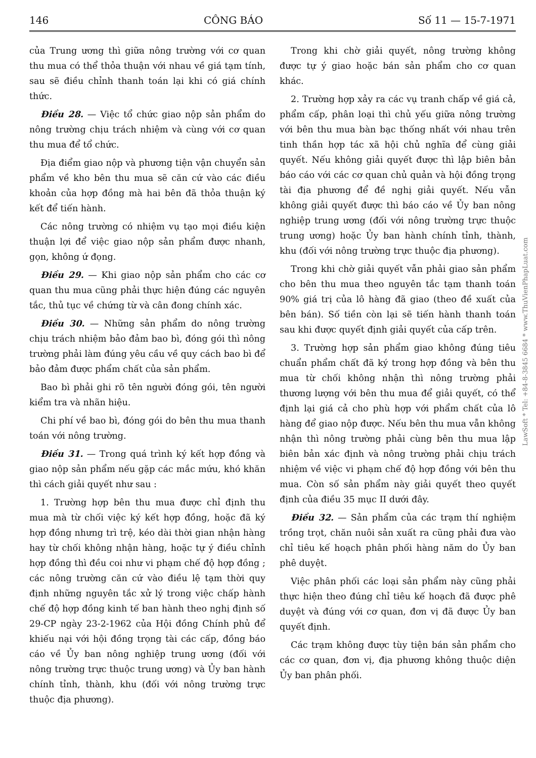146 CÔNG BÁO Số 11 — 15-7-1971
của Trung ương thì giữa nông trường với cơ quan thu mua có thể thỏa thuận với nhau về giá tạm tính, sau sẽ điều chỉnh thanh toán lại khi có giá chính thức.
Điều 28. — Việc tổ chức giao nộp sản phẩm do nông trường chịu trách nhiệm và cùng với cơ quan thu mua để tổ chức.
Địa điểm giao nộp và phương tiện vận chuyển sản phẩm về kho bên thu mua sẽ căn cứ vào các điều khoản của hợp đồng mà hai bên đã thỏa thuận ký kết để tiến hành.
Các nông trường có nhiệm vụ tạo mọi điều kiện thuận lợi để việc giao nộp sản phẩm được nhanh, gọn, không ứ đọng.
Điều 29. — Khi giao nộp sản phẩm cho các cơ quan thu mua cũng phải thực hiện đúng các nguyên tắc, thủ tục về chứng từ và cân đong chính xác.
Điều 30. — Những sản phẩm do nông trường chịu trách nhiệm bảo đảm bao bì, đóng gói thì nông trường phải làm đúng yêu cầu về quy cách bao bì để bảo đảm được phẩm chất của sản phẩm.
Bao bì phải ghi rõ tên người đóng gói, tên người kiểm tra và nhãn hiệu.
Chi phí về bao bì, đóng gói do bên thu mua thanh toán với nông trường.
Điều 31. — Trong quá trình ký kết hợp đồng và giao nộp sản phẩm nếu gặp các mắc mứu, khó khăn thì cách giải quyết như sau :
1. Trường hợp bên thu mua được chỉ định thu mua mà từ chối việc ký kết hợp đồng, hoặc đã ký hợp đồng nhưng trì trệ, kéo dài thời gian nhận hàng hay từ chối không nhận hàng, hoặc tự ý điều chỉnh hợp đồng thì đều coi như vi phạm chế độ hợp đồng ; các nông trường căn cứ vào điều lệ tạm thời quy định những nguyên tắc xử lý trong việc chấp hành chế độ hợp đồng kinh tế ban hành theo nghị định số 29-CP ngày 23-2-1962 của Hội đồng Chính phủ để khiếu nại với hội đồng trọng tài các cấp, đồng báo cáo về Ủy ban nông nghiệp trung ương (đối với nông trường trực thuộc trung ương) và Ủy ban hành chính tỉnh, thành, khu (đối với nông trường trực thuộc địa phương).
Trong khi chờ giải quyết, nông trường không được tự ý giao hoặc bán sản phẩm cho cơ quan khác.
2. Trường hợp xảy ra các vụ tranh chấp về giá cả, phẩm cấp, phân loại thì chủ yếu giữa nông trường với bên thu mua bàn bạc thống nhất với nhau trên tinh thần hợp tác xã hội chủ nghĩa để cùng giải quyết. Nếu không giải quyết được thì lập biên bản báo cáo với các cơ quan chủ quản và hội đồng trọng tài địa phương để đề nghị giải quyết. Nếu vẫn không giải quyết được thì báo cáo về Ủy ban nông nghiệp trung ương (đối với nông trường trực thuộc trung ương) hoặc Ủy ban hành chính tỉnh, thành, khu (đối với nông trường trực thuộc địa phương).
Trong khi chờ giải quyết vẫn phải giao sản phẩm cho bên thu mua theo nguyên tắc tạm thanh toán 90% giá trị của lô hàng đã giao (theo đề xuất của bên bán). Số tiền còn lại sẽ tiến hành thanh toán sau khi được quyết định giải quyết của cấp trên.
3. Trường hợp sản phẩm giao không đúng tiêu chuẩn phẩm chất đã ký trong hợp đồng và bên thu mua từ chối không nhận thì nông trường phải thương lượng với bên thu mua để giải quyết, có thể định lại giá cả cho phù hợp với phẩm chất của lô hàng để giao nộp được. Nếu bên thu mua vẫn không nhận thì nông trường phải cùng bên thu mua lập biên bản xác định và nông trường phải chịu trách nhiệm về việc vi phạm chế độ hợp đồng với bên thu mua. Còn số sản phẩm này giải quyết theo quyết định của điều 35 mục II dưới đây.
Điều 32. — Sản phẩm của các trạm thí nghiệm trồng trọt, chăn nuôi sản xuất ra cũng phải đưa vào chỉ tiêu kế hoạch phân phối hàng năm do Ủy ban phê duyệt.
Việc phân phối các loại sản phẩm này cũng phải thực hiện theo đúng chỉ tiêu kế hoạch đã được phê duyệt và đúng với cơ quan, đơn vị đã được Ủy ban quyết định.
Các trạm không được tùy tiện bán sản phẩm cho các cơ quan, đơn vị, địa phương không thuộc diện Ủy ban phân phối.
LawSoft * Tel: +84-8-3845 6684 * www.ThuVienPhapLuat.com